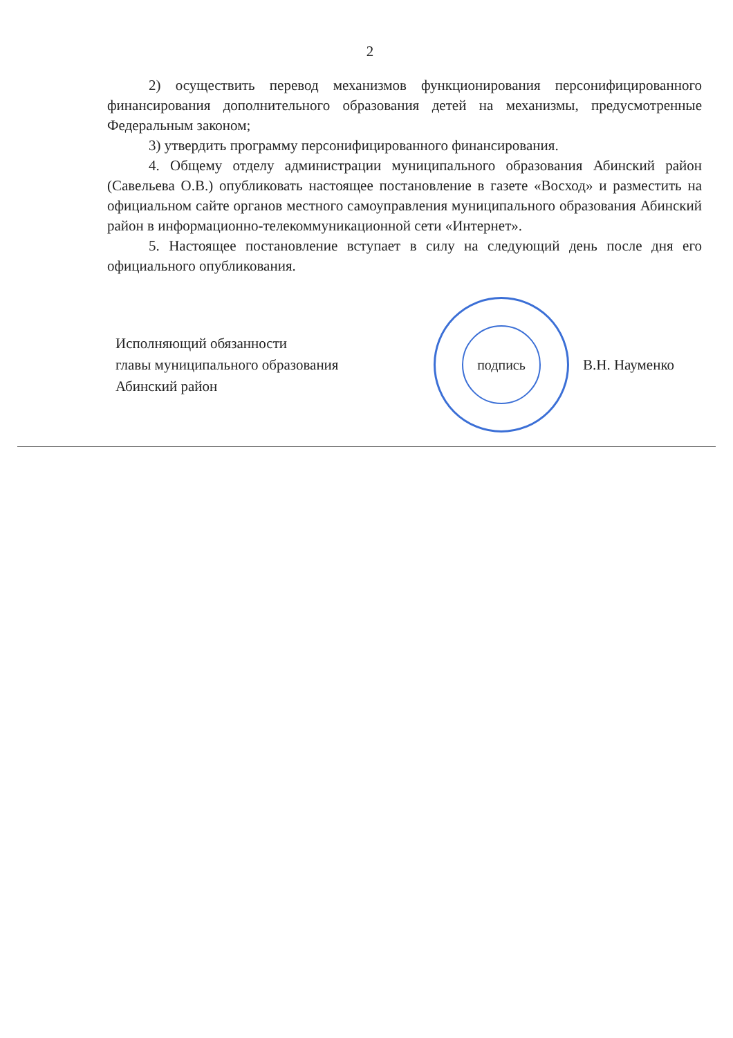2
2) осуществить перевод механизмов функционирования персонифицированного финансирования дополнительного образования детей на механизмы, предусмотренные Федеральным законом;
3) утвердить программу персонифицированного финансирования.
4. Общему отделу администрации муниципального образования Абинский район (Савельева О.В.) опубликовать настоящее постановление в газете «Восход» и разместить на официальном сайте органов местного самоуправления муниципального образования Абинский район в информационно-телекоммуникационной сети «Интернет».
5. Настоящее постановление вступает в силу на следующий день после дня его официального опубликования.
Исполняющий обязанности
главы муниципального образования
Абинский район
подпись
В.Н. Науменко